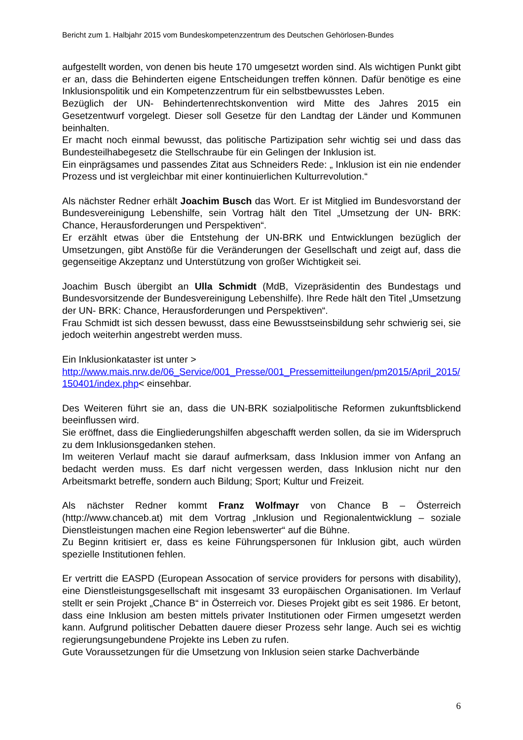Bericht zum 1. Halbjahr 2015 vom Bundeskompetenzzentrum des Deutschen Gehörlosen-Bundes
aufgestellt worden, von denen bis heute 170 umgesetzt worden sind. Als wichtigen Punkt gibt er an, dass die Behinderten eigene Entscheidungen treffen können. Dafür benötige es eine Inklusionspolitik und ein Kompetenzzentrum für ein selbstbewusstes Leben.
Bezüglich der UN- Behindertenrechtskonvention wird Mitte des Jahres 2015 ein Gesetzentwurf vorgelegt. Dieser soll Gesetze für den Landtag der Länder und Kommunen beinhalten.
Er macht noch einmal bewusst, das politische Partizipation sehr wichtig sei und dass das Bundesteilhabegesetz die Stellschraube für ein Gelingen der Inklusion ist.
Ein einprägsames und passendes Zitat aus Schneiders Rede: „ Inklusion ist ein nie endender Prozess und ist vergleichbar mit einer kontinuierlichen Kulturrevolution.“
Als nächster Redner erhält Joachim Busch das Wort. Er ist Mitglied im Bundesvorstand der Bundesvereinigung Lebenshilfe, sein Vortrag hält den Titel „Umsetzung der UN- BRK: Chance, Herausforderungen und Perspektiven“.
Er erzählt etwas über die Entstehung der UN-BRK und Entwicklungen bezüglich der Umsetzungen, gibt Anstöße für die Veränderungen der Gesellschaft und zeigt auf, dass die gegenseitige Akzeptanz und Unterstützung von großer Wichtigkeit sei.
Joachim Busch übergibt an Ulla Schmidt (MdB, Vizepräsidentin des Bundestags und Bundesvorsitzende der Bundesvereinigung Lebenshilfe). Ihre Rede hält den Titel „Umsetzung der UN- BRK: Chance, Herausforderungen und Perspektiven“.
Frau Schmidt ist sich dessen bewusst, dass eine Bewusstseinsbildung sehr schwierig sei, sie jedoch weiterhin angestrebt werden muss.
Ein Inklusionkataster ist unter >
http://www.mais.nrw.de/06_Service/001_Presse/001_Pressemitteilungen/pm2015/April_2015/150401/index.php< einsehbar.
Des Weiteren führt sie an, dass die UN-BRK sozialpolitische Reformen zukunftsblickend beeinflussen wird.
Sie eröffnet, dass die Eingliederungshilfen abgeschafft werden sollen, da sie im Widerspruch zu dem Inklusionsgedanken stehen.
Im weiteren Verlauf macht sie darauf aufmerksam, dass Inklusion immer von Anfang an bedacht werden muss. Es darf nicht vergessen werden, dass Inklusion nicht nur den Arbeitsmarkt betreffe, sondern auch Bildung; Sport; Kultur und Freizeit.
Als nächster Redner kommt Franz Wolfmayr von Chance B – Österreich (http://www.chanceb.at) mit dem Vortrag „Inklusion und Regionalentwicklung – soziale Dienstleistungen machen eine Region lebenswerter“ auf die Bühne.
Zu Beginn kritisiert er, dass es keine Führungspersonen für Inklusion gibt, auch würden spezielle Institutionen fehlen.
Er vertritt die EASPD (European Assocation of service providers for persons with disability), eine Dienstleistungsgesellschaft mit insgesamt 33 europäischen Organisationen. Im Verlauf stellt er sein Projekt „Chance B“ in Österreich vor. Dieses Projekt gibt es seit 1986. Er betont, dass eine Inklusion am besten mittels privater Institutionen oder Firmen umgesetzt werden kann. Aufgrund politischer Debatten dauere dieser Prozess sehr lange. Auch sei es wichtig regierungsungebundene Projekte ins Leben zu rufen.
Gute Voraussetzungen für die Umsetzung von Inklusion seien starke Dachverbände
6